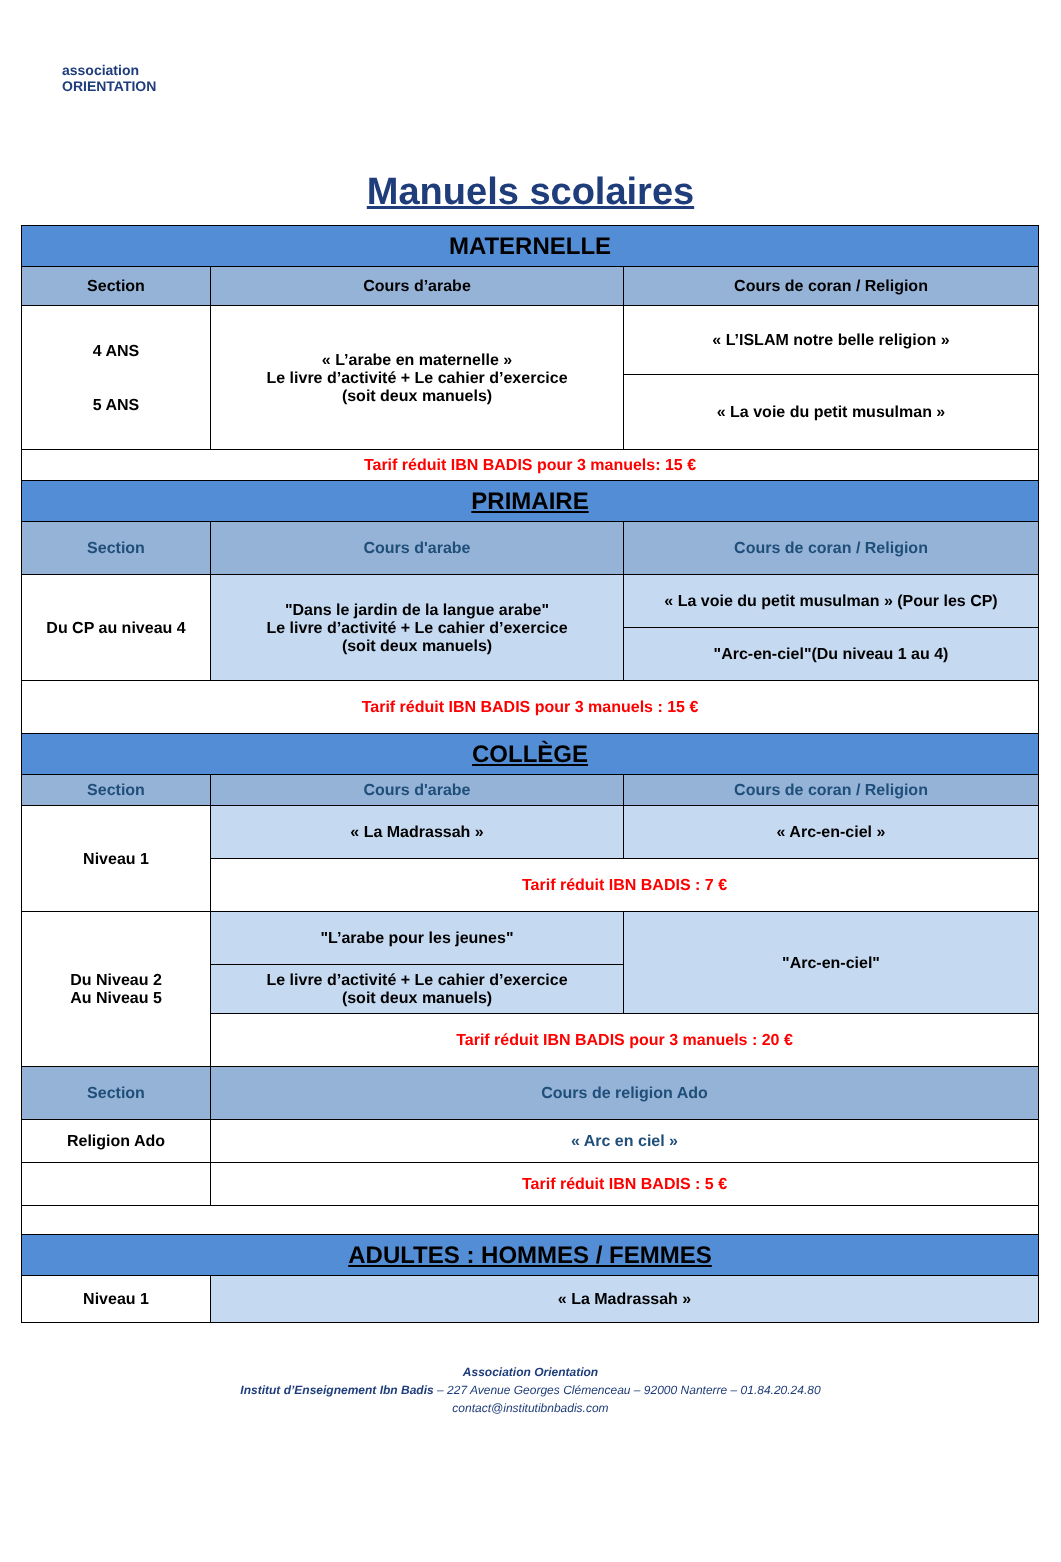association
ORIENTATION
Manuels scolaires
| MATERNELLE | | |
| Section | Cours d’arabe | Cours de coran / Religion |
| 4 ANS 5 ANS | « L’arabe en maternelle » Le livre d’activité + Le cahier d’exercice (soit deux manuels) | « L’ISLAM notre belle religion » |
| | | « La voie du petit musulman » |
| Tarif réduit IBN BADIS pour 3 manuels: 15 € | | |
| PRIMAIRE | | |
| Section | Cours d'arabe | Cours de coran / Religion |
| Du CP au niveau 4 | "Dans le jardin de la langue arabe" Le livre d’activité + Le cahier d’exercice (soit deux manuels) | « La voie du petit musulman » (Pour les CP) |
| | | "Arc-en-ciel"(Du niveau 1 au 4) |
| Tarif réduit IBN BADIS pour 3 manuels : 15 € | | |
| COLLÈGE | | |
| Section | Cours d'arabe | Cours de coran / Religion |
| Niveau 1 | « La Madrassah » | « Arc-en-ciel » |
| | Tarif réduit IBN BADIS : 7 € | |
| Du Niveau 2 Au Niveau 5 | "L’arabe pour les jeunes" | "Arc-en-ciel" |
| | Le livre d’activité + Le cahier d’exercice (soit deux manuels) | |
| | Tarif réduit IBN BADIS pour 3 manuels : 20 € | |
| Section | Cours de religion Ado | |
| Religion Ado | « Arc en ciel » | |
| | Tarif réduit IBN BADIS : 5 € | |
| ADULTES : HOMMES / FEMMES | | |
| Niveau 1 | « La Madrassah » | |
Association Orientation
Institut d’Enseignement Ibn Badis – 227 Avenue Georges Clémenceau – 92000 Nanterre – 01.84.20.24.80
contact@institutibnbadis.com